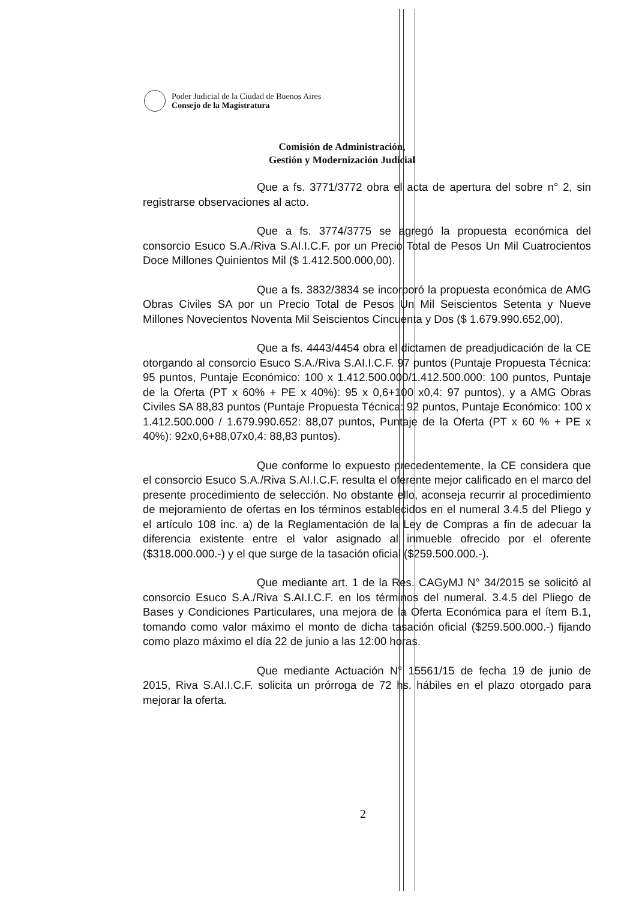Poder Judicial de la Ciudad de Buenos Aires
Consejo de la Magistratura
Comisión de Administración,
Gestión y Modernización Judicial
Que a fs. 3771/3772 obra el acta de apertura del sobre n° 2, sin registrarse observaciones al acto.
Que a fs. 3774/3775 se agregó la propuesta económica del consorcio Esuco S.A./Riva S.AI.I.C.F. por un Precio Total de Pesos Un Mil Cuatrocientos Doce Millones Quinientos Mil ($ 1.412.500.000,00).
Que a fs. 3832/3834 se incorporó la propuesta económica de AMG Obras Civiles SA por un Precio Total de Pesos Un Mil Seiscientos Setenta y Nueve Millones Novecientos Noventa Mil Seiscientos Cincuenta y Dos ($ 1.679.990.652,00).
Que a fs. 4443/4454 obra el dictamen de preadjudicación de la CE otorgando al consorcio Esuco S.A./Riva S.AI.I.C.F. 97 puntos (Puntaje Propuesta Técnica: 95 puntos, Puntaje Económico: 100 x 1.412.500.000/1.412.500.000: 100 puntos, Puntaje de la Oferta (PT x 60% + PE x 40%): 95 x 0,6+100 x0,4: 97 puntos), y a AMG Obras Civiles SA 88,83 puntos (Puntaje Propuesta Técnica: 92 puntos, Puntaje Económico: 100 x 1.412.500.000 / 1.679.990.652: 88,07 puntos, Puntaje de la Oferta (PT x 60 % + PE x 40%): 92x0,6+88,07x0,4: 88,83 puntos).
Que conforme lo expuesto precedentemente, la CE considera que el consorcio Esuco S.A./Riva S.AI.I.C.F. resulta el oferente mejor calificado en el marco del presente procedimiento de selección. No obstante ello, aconseja recurrir al procedimiento de mejoramiento de ofertas en los términos establecidos en el numeral 3.4.5 del Pliego y el artículo 108 inc. a) de la Reglamentación de la Ley de Compras a fin de adecuar la diferencia existente entre el valor asignado al inmueble ofrecido por el oferente ($318.000.000.-) y el que surge de la tasación oficial ($259.500.000.-).
Que mediante art. 1 de la Res. CAGyMJ N° 34/2015 se solicitó al consorcio Esuco S.A./Riva S.AI.I.C.F. en los términos del numeral. 3.4.5 del Pliego de Bases y Condiciones Particulares, una mejora de la Oferta Económica para el ítem B.1, tomando como valor máximo el monto de dicha tasación oficial ($259.500.000.-) fijando como plazo máximo el día 22 de junio a las 12:00 horas.
Que mediante Actuación N° 15561/15 de fecha 19 de junio de 2015, Riva S.AI.I.C.F. solicita un prórroga de 72 hs. hábiles en el plazo otorgado para mejorar la oferta.
2